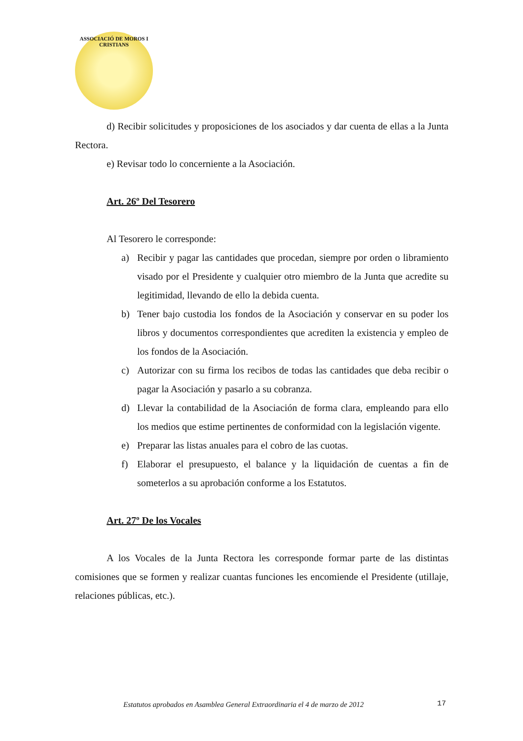ASSOCIACIÓ DE MOROS I CRISTIANS
d) Recibir solicitudes y proposiciones de los asociados y dar cuenta de ellas a la Junta Rectora.
e) Revisar todo lo concerniente a la Asociación.
Art. 26º Del Tesorero
Al Tesorero le corresponde:
a) Recibir y pagar las cantidades que procedan, siempre por orden o libramiento visado por el Presidente y cualquier otro miembro de la Junta que acredite su legitimidad, llevando de ello la debida cuenta.
b) Tener bajo custodia los fondos de la Asociación y conservar en su poder los libros y documentos correspondientes que acrediten la existencia y empleo de los fondos de la Asociación.
c) Autorizar con su firma los recibos de todas las cantidades que deba recibir o pagar la Asociación y pasarlo a su cobranza.
d) Llevar la contabilidad de la Asociación de forma clara, empleando para ello los medios que estime pertinentes de conformidad con la legislación vigente.
e) Preparar las listas anuales para el cobro de las cuotas.
f) Elaborar el presupuesto, el balance y la liquidación de cuentas a fin de someterlos a su aprobación conforme a los Estatutos.
Art. 27º De los Vocales
A los Vocales de la Junta Rectora les corresponde formar parte de las distintas comisiones que se formen y realizar cuantas funciones les encomiende el Presidente (utillaje, relaciones públicas, etc.).
Estatutos aprobados en Asamblea General Extraordinaria el 4 de marzo de 2012
17